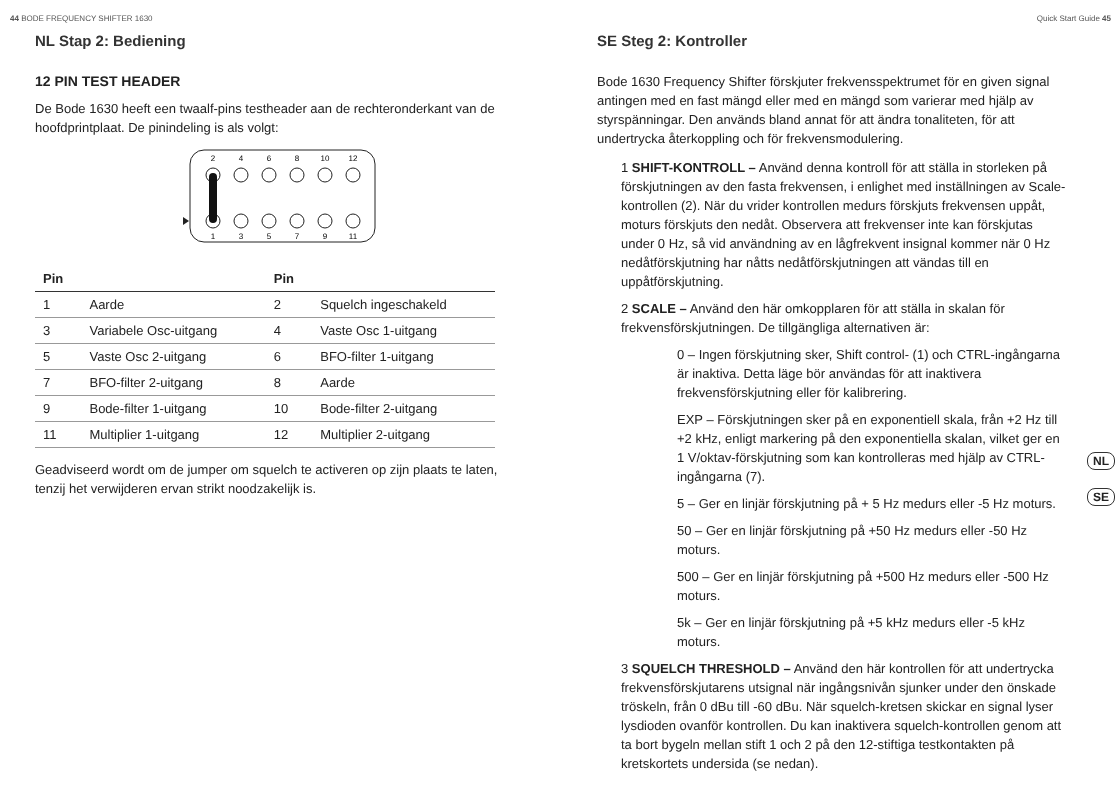44 BODE FREQUENCY SHIFTER 1630 Quick Start Guide 45
NL Stap 2: Bediening
12 PIN TEST HEADER
De Bode 1630 heeft een twaalf-pins testheader aan de rechteronderkant van de hoofdprintplaat. De pinindeling is als volgt:
2
4
6
8
10
12
1
3
5
7
9
11
| Pin | | Pin | |
| --- | --- | --- | --- |
| 1 | Aarde | 2 | Squelch ingeschakeld |
| 3 | Variabele Osc-uitgang | 4 | Vaste Osc 1-uitgang |
| 5 | Vaste Osc 2-uitgang | 6 | BFO-filter 1-uitgang |
| 7 | BFO-filter 2-uitgang | 8 | Aarde |
| 9 | Bode-filter 1-uitgang | 10 | Bode-filter 2-uitgang |
| 11 | Multiplier 1-uitgang | 12 | Multiplier 2-uitgang |
Geadviseerd wordt om de jumper om squelch te activeren op zijn plaats te laten, tenzij het verwijderen ervan strikt noodzakelijk is.
SE Steg 2: Kontroller
Bode 1630 Frequency Shifter förskjuter frekvensspektrumet för en given signal antingen med en fast mängd eller med en mängd som varierar med hjälp av styrspänningar. Den används bland annat för att ändra tonaliteten, för att undertrycka återkoppling och för frekvensmodulering.
1 SHIFT-KONTROLL – Använd denna kontroll för att ställa in storleken på förskjutningen av den fasta frekvensen, i enlighet med inställningen av Scale-kontrollen (2). När du vrider kontrollen medurs förskjuts frekvensen uppåt, moturs förskjuts den nedåt. Observera att frekvenser inte kan förskjutas under 0 Hz, så vid användning av en lågfrekvent insignal kommer när 0 Hz nedåtförskjutning har nåtts nedåtförskjutningen att vändas till en uppåtförskjutning.
2 SCALE – Använd den här omkopplaren för att ställa in skalan för frekvensförskjutningen. De tillgängliga alternativen är:
0 – Ingen förskjutning sker, Shift control- (1) och CTRL-ingångarna är inaktiva. Detta läge bör användas för att inaktivera frekvensförskjutning eller för kalibrering.
EXP – Förskjutningen sker på en exponentiell skala, från +2 Hz till +2 kHz, enligt markering på den exponentiella skalan, vilket ger en 1 V/oktav-förskjutning som kan kontrolleras med hjälp av CTRL-ingångarna (7).
5 – Ger en linjär förskjutning på + 5 Hz medurs eller -5 Hz moturs.
50 – Ger en linjär förskjutning på +50 Hz medurs eller -50 Hz moturs.
500 – Ger en linjär förskjutning på +500 Hz medurs eller -500 Hz moturs.
5k – Ger en linjär förskjutning på +5 kHz medurs eller -5 kHz moturs.
3 SQUELCH THRESHOLD – Använd den här kontrollen för att undertrycka frekvensförskjutarens utsignal när ingångsnivån sjunker under den önskade tröskeln, från 0 dBu till -60 dBu. När squelch-kretsen skickar en signal lyser lysdioden ovanför kontrollen. Du kan inaktivera squelch-kontrollen genom att ta bort bygeln mellan stift 1 och 2 på den 12-stiftiga testkontakten på kretskortets undersida (se nedan).
NL
SE